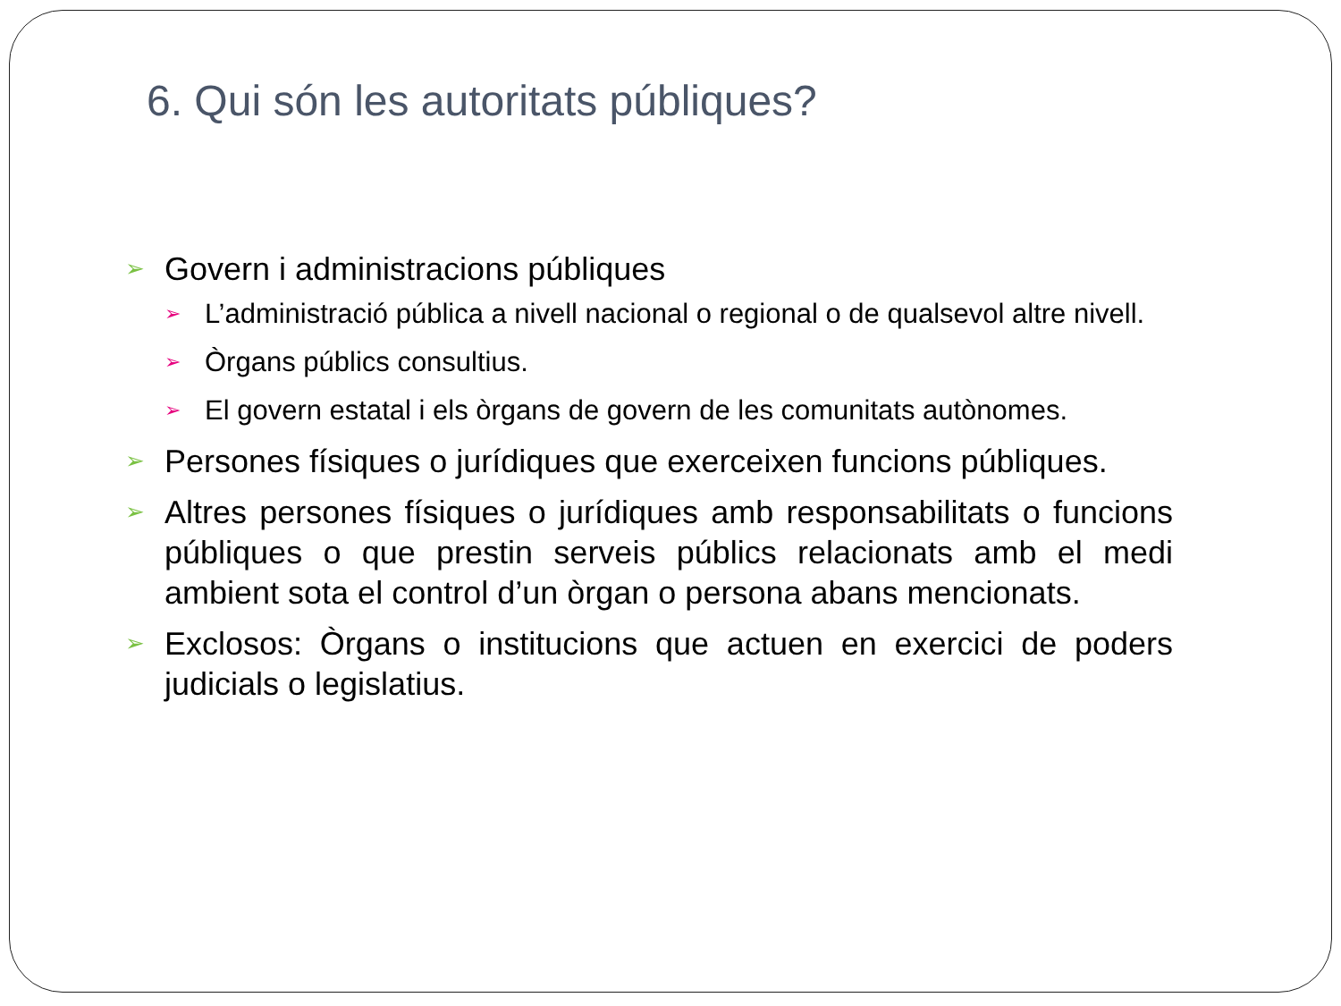6. Qui són les autoritats públiques?
➢ Govern i administracions públiques
➢ L’administració pública a nivell nacional o regional o de qualsevol altre nivell.
➢ Òrgans públics consultius.
➢ El govern estatal i els òrgans de govern de les comunitats autònomes.
➢ Persones físiques o jurídiques que exerceixen funcions públiques.
➢ Altres persones físiques o jurídiques amb responsabilitats o funcions públiques o que prestin serveis públics relacionats amb el medi ambient sota el control d’un òrgan o persona abans mencionats.
➢ Exclosos: Òrgans o institucions que actuen en exercici de poders judicials o legislatius.